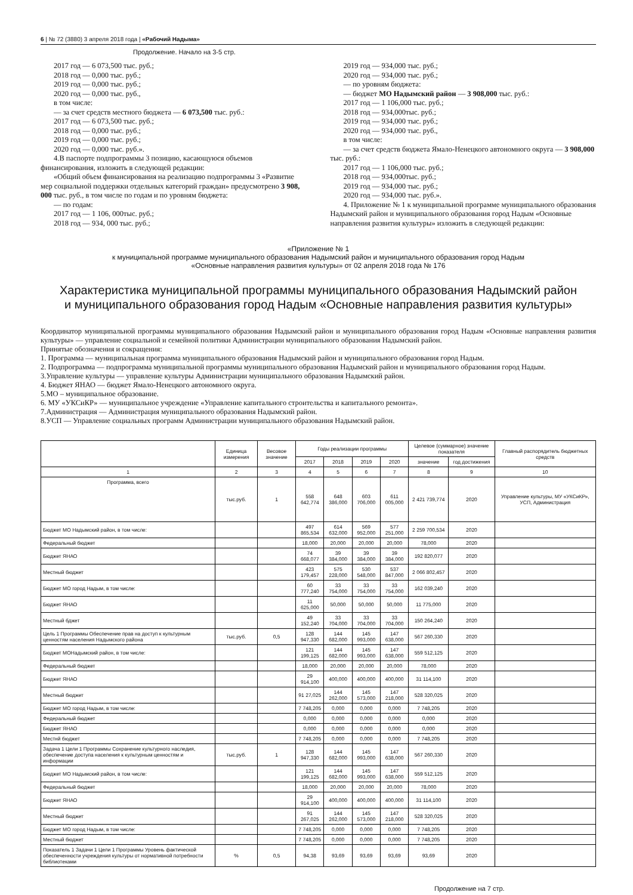6 | № 72 (3880) 3 апреля 2018 года | «Рабочий Надыма»
Продолжение. Начало на 3-5 стр.
2017 год — 6 073,500 тыс. руб.;
2018 год — 0,000 тыс. руб.;
2019 год — 0,000 тыс. руб.;
2020 год — 0,000 тыс. руб.,
в том числе:
— за счет средств местного бюджета — 6 073,500 тыс. руб.:
2017 год — 6 073,500 тыс. руб.;
2018 год — 0,000 тыс. руб.;
2019 год — 0,000 тыс. руб.;
2020 год — 0,000 тыс. руб.».
4.В паспорте подпрограммы 3 позицию, касающуюся объемов финансирования, изложить в следующей редакции:
«Общий объем финансирования на реализацию подпрограммы 3 «Развитие мер социальной поддержки отдельных категорий граждан» предусмотрено 3 908, 000 тыс. руб., в том числе по годам и по уровням бюджета:
— по годам:
2017 год — 1 106, 000тыс. руб.;
2018 год — 934, 000 тыс. руб.;
2019 год — 934,000 тыс. руб.;
2020 год — 934,000 тыс. руб.;
— по уровням бюджета:
— бюджет МО Надымский район — 3 908,000 тыс. руб.:
2017 год — 1 106,000 тыс. руб.;
2018 год — 934,000тыс. руб.;
2019 год — 934,000 тыс. руб.;
2020 год — 934,000 тыс. руб.,
в том числе:
— за счет средств бюджета Ямало-Ненецкого автономного округа — 3 908,000 тыс. руб.:
2017 год — 1 106,000 тыс. руб.;
2018 год — 934,000тыс. руб.;
2019 год — 934,000 тыс. руб.;
2020 год — 934,000 тыс. руб.».
4. Приложение № 1 к муниципальной программе муниципального образования Надымский район и муниципального образования город Надым «Основные направления развития культуры» изложить в следующей редакции:
«Приложение № 1
к муниципальной программе муниципального образования Надымский район и муниципального образования город Надым
«Основные направления развития культуры» от 02 апреля 2018 года № 176
Характеристика муниципальной программы муниципального образования Надымский район
и муниципального образования город Надым «Основные направления развития культуры»
Координатор муниципальной программы муниципального образования Надымский район и муниципального образования город Надым «Основные направления развития культуры» — управление социальной и семейной политики Администрации муниципального образования Надымский район.
Принятые обозначения и сокращения:
1. Программа — муниципальная программа муниципального образования Надымский район и муниципального образования город Надым.
2. Подпрограмма — подпрограмма муниципальной программы муниципального образования Надымский район и муниципального образования город Надым.
3.Управление культуры — управление культуры Администрации муниципального образования Надымский район.
4. Бюджет ЯНАО — бюджет Ямало-Ненецкого автономного округа.
5.МО – муниципальное образование.
6. МУ «УКСиКР» — муниципальное учреждение «Управление капитального строительства и капитального ремонта».
7.Администрация — Администрация муниципального образования Надымский район.
8.УСП — Управление социальных программ Администрации муниципального образования Надымский район.
| | Единица измерения | Весовое значение | Годы реализации программы | | | | Целевое (суммарное) значение показателя | | Главный распорядитель бюджетных средств |
| --- | --- | --- | --- | --- | --- | --- | --- | --- | --- |
| | | | 2017 | 2018 | 2019 | 2020 | значение | год достижения | |
| 1 | 2 | 3 | 4 | 5 | 6 | 7 | 8 | 9 | 10 |
| Программа, всего | тыс.руб. | 1 | 558 642,774 | 648 386,000 | 603 706,000 | 611 005,000 | 2 421 739,774 | 2020 | Управление культуры, МУ «УКСиКР», УСП, Администрация |
| Бюджет МО Надымский район, в том числе: | | | 497 865,534 | 614 632,000 | 569 952,000 | 577 251,000 | 2 259 700,534 | 2020 | |
| Федеральный бюджет | | | 18,000 | 20,000 | 20,000 | 20,000 | 78,000 | 2020 | |
| Бюджет ЯНАО | | | 74 668,077 | 39 384,000 | 39 384,000 | 39 384,000 | 192 820,077 | 2020 | |
| Местный бюджет | | | 423 179,457 | 575 228,000 | 530 548,000 | 537 847,000 | 2 066 802,457 | 2020 | |
| Бюджет МО город Надым, в том числе: | | | 60 777,240 | 33 754,000 | 33 754,000 | 33 754,000 | 162 039,240 | 2020 | |
| Бюджет ЯНАО | | | 11 625,000 | 50,000 | 50,000 | 50,000 | 11 775,000 | 2020 | |
| Местный бджет | | | 49 152,240 | 33 704,000 | 33 704,000 | 33 704,000 | 150 264,240 | 2020 | |
| Цель 1 Программы Обеспечение прав на доступ к культурным ценностям населения Надымского района | тыс.руб. | 0,5 | 128 947,330 | 144 682,000 | 145 993,000 | 147 638,000 | 567 260,330 | 2020 | |
| Бюджет МОНадымский район, в том числе: | | | 121 199,125 | 144 682,000 | 145 993,000 | 147 638,000 | 559 512,125 | 2020 | |
| Федеральный бюджет | | | 18,000 | 20,000 | 20,000 | 20,000 | 78,000 | 2020 | |
| Бюджет ЯНАО | | | 29 914,100 | 400,000 | 400,000 | 400,000 | 31 114,100 | 2020 | |
| Местный бюджет | | | 91 27,025 | 144 262,000 | 145 573,000 | 147 218,000 | 528 320,025 | 2020 | |
| Бюджет МО город Надым, в том числе: | | | 7 748,205 | 0,000 | 0,000 | 0,000 | 7 748,205 | 2020 | |
| Федеральный бюджет | | | 0,000 | 0,000 | 0,000 | 0,000 | 0,000 | 2020 | |
| Бюджет ЯНАО | | | 0,000 | 0,000 | 0,000 | 0,000 | 0,000 | 2020 | |
| Местнй бюджет | | | 7 748,205 | 0,000 | 0,000 | 0,000 | 7 748,205 | 2020 | |
| Задача 1 Цели 1 Программы Сохранение культурного наследия, обеспечение доступа населения к культурным ценностям и информации | тыс.руб. | 1 | 128 947,330 | 144 682,000 | 145 993,000 | 147 638,000 | 567 260,330 | 2020 | |
| Бюджет МО Надымский район, в том числе: | | | 121 199,125 | 144 682,000 | 145 993,000 | 147 638,000 | 559 512,125 | 2020 | |
| Федеральный бюджет | | | 18,000 | 20,000 | 20,000 | 20,000 | 78,000 | 2020 | |
| Бюджет ЯНАО | | | 29 914,100 | 400,000 | 400,000 | 400,000 | 31 114,100 | 2020 | |
| Местный бюджет | | | 91 267,025 | 144 262,000 | 145 573,000 | 147 218,000 | 528 320,025 | 2020 | |
| Бюджет МО город Надым, в том числе: | | | 7 748,205 | 0,000 | 0,000 | 0,000 | 7 748,205 | 2020 | |
| Местный бюджет | | | 7 748,205 | 0,000 | 0,000 | 0,000 | 7 748,205 | 2020 | |
| Показатель 1 Задачи 1 Цели 1 Программы Уровень фактической обеспеченности учреждения культуры от нормативной потребности библиотеками | % | 0,5 | 94,38 | 93,69 | 93,69 | 93,69 | 93,69 | 2020 | |
Продолжение на 7 стр.